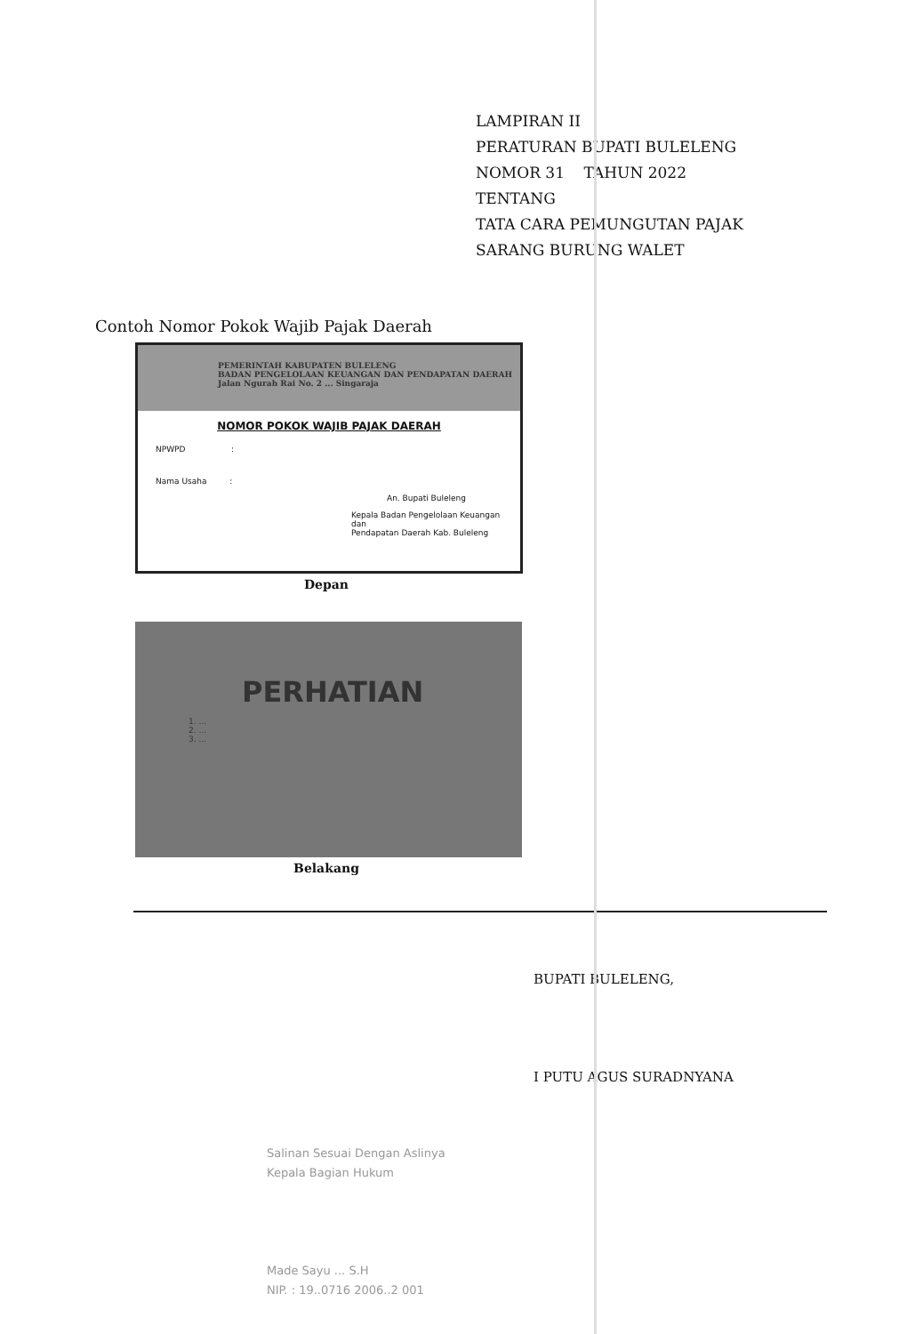LAMPIRAN II
PERATURAN BUPATI BULELENG
NOMOR 31 TAHUN 2022
TENTANG
TATA CARA PEMUNGUTAN PAJAK
SARANG BURUNG WALET
Contoh Nomor Pokok Wajib Pajak Daerah
PEMERINTAH KABUPATEN BULELENG
BADAN PENGELOLAAN KEUANGAN DAN PENDAPATAN DAERAH
Jalan Ngurah Rai No. 2 ... Singaraja
NOMOR POKOK WAJIB PAJAK DAERAH
NPWPD :
Nama Usaha :
An. Bupati Buleleng
Kepala Badan Pengelolaan Keuangan dan
Pendapatan Daerah Kab. Buleleng
Depan
PERHATIAN
1. ...
2. ...
3. ...
Belakang
BUPATI BULELENG,
I PUTU AGUS SURADNYANA
Salinan Sesuai Dengan Aslinya
Kepala Bagian Hukum
Made Sayu ... S.H
NIP. : 19..0716 2006..2 001